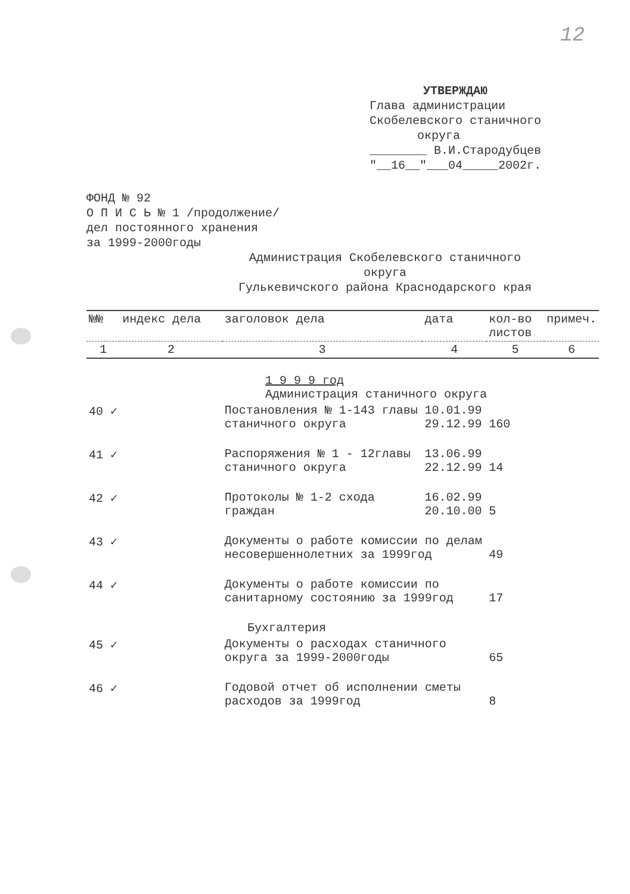12
УТВЕРЖДАЮ
Глава администрации
Скобелевского станичного
округа
________ В.И.Стародубцев
"__16__"___04_____2002г.
ФОНД № 92
О П И С Ь № 1 /продолжение/
дел постоянного хранения
за 1999-2000годы
Администрация Скобелевского станичного
округа
Гулькевичского района Краснодарского края
| №№ | индекс дела | заголовок дела | дата | кол-во листов | примеч. |
| --- | --- | --- | --- | --- | --- |
| 1 | 2 | 3 | 4 | 5 | 6 |
| 1 9 9 9 год Администрация станичного округа | | | | | |
| 40 ✓ | | Постановления № 1-143 главы станичного округа | 10.01.99 29.12.99 | 160 | |
| 41 ✓ | | Распоряжения № 1 - 12главы станичного округа | 13.06.99 22.12.99 | 14 | |
| 42 ✓ | | Протоколы № 1-2 схода граждан | 16.02.99 20.10.00 | 5 | |
| 43 ✓ | | Документы о работе комиссии по делам несовершеннолетних за 1999год | | 49 | |
| 44 ✓ | | Документы о работе комиссии по санитарному состоянию за 1999год | | 17 | |
| Бухгалтерия | | | | | |
| 45 ✓ | | Документы о расходах станичного округа за 1999-2000годы | | 65 | |
| 46 ✓ | | Годовой отчет об исполнении сметы расходов за 1999год | | 8 | |